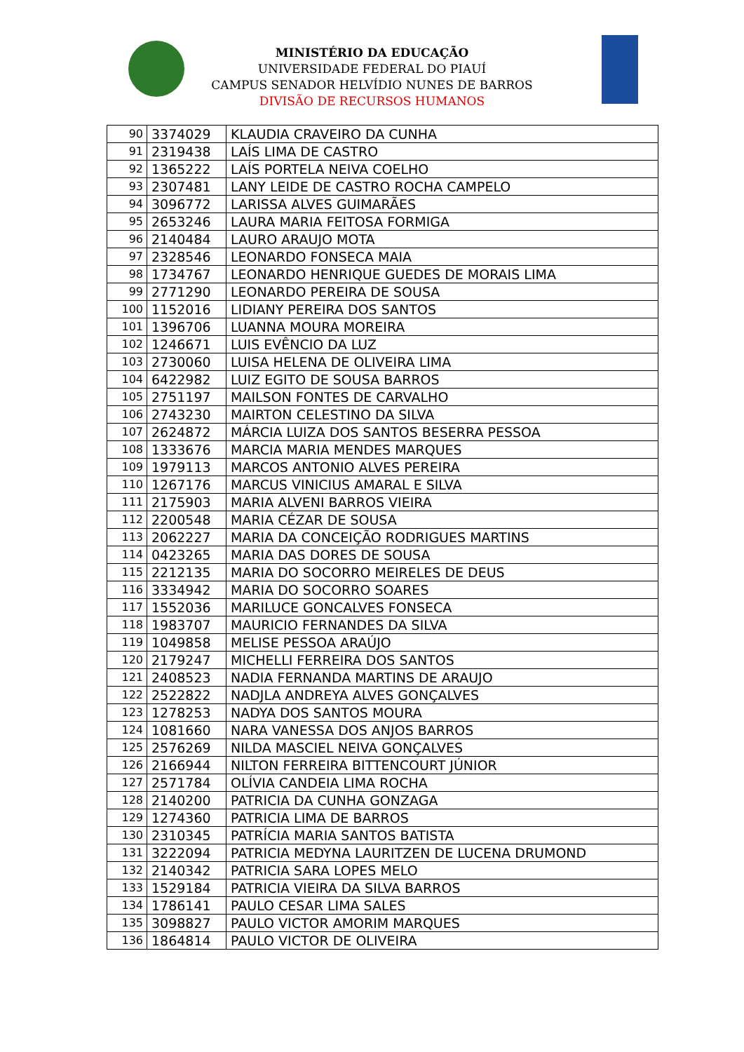MINISTÉRIO DA EDUCAÇÃO
UNIVERSIDADE FEDERAL DO PIAUÍ
CAMPUS SENADOR HELVÍDIO NUNES DE BARROS
DIVISÃO DE RECURSOS HUMANOS
| 90 | 3374029 | KLAUDIA CRAVEIRO DA CUNHA |
| 91 | 2319438 | LAÍS LIMA DE CASTRO |
| 92 | 1365222 | LAÍS PORTELA NEIVA COELHO |
| 93 | 2307481 | LANY LEIDE DE CASTRO ROCHA CAMPELO |
| 94 | 3096772 | LARISSA ALVES GUIMARÃES |
| 95 | 2653246 | LAURA MARIA FEITOSA FORMIGA |
| 96 | 2140484 | LAURO ARAUJO MOTA |
| 97 | 2328546 | LEONARDO FONSECA MAIA |
| 98 | 1734767 | LEONARDO HENRIQUE GUEDES DE MORAIS LIMA |
| 99 | 2771290 | LEONARDO PEREIRA DE SOUSA |
| 100 | 1152016 | LIDIANY PEREIRA DOS SANTOS |
| 101 | 1396706 | LUANNA MOURA MOREIRA |
| 102 | 1246671 | LUIS EVÊNCIO DA LUZ |
| 103 | 2730060 | LUISA HELENA DE OLIVEIRA LIMA |
| 104 | 6422982 | LUIZ EGITO DE SOUSA BARROS |
| 105 | 2751197 | MAILSON FONTES DE CARVALHO |
| 106 | 2743230 | MAIRTON CELESTINO DA SILVA |
| 107 | 2624872 | MÁRCIA LUIZA DOS SANTOS BESERRA PESSOA |
| 108 | 1333676 | MARCIA MARIA MENDES MARQUES |
| 109 | 1979113 | MARCOS ANTONIO ALVES PEREIRA |
| 110 | 1267176 | MARCUS VINICIUS AMARAL E SILVA |
| 111 | 2175903 | MARIA ALVENI BARROS VIEIRA |
| 112 | 2200548 | MARIA CÉZAR DE SOUSA |
| 113 | 2062227 | MARIA DA CONCEIÇÃO RODRIGUES MARTINS |
| 114 | 0423265 | MARIA DAS DORES DE SOUSA |
| 115 | 2212135 | MARIA DO SOCORRO MEIRELES DE DEUS |
| 116 | 3334942 | MARIA DO SOCORRO SOARES |
| 117 | 1552036 | MARILUCE GONCALVES FONSECA |
| 118 | 1983707 | MAURICIO FERNANDES DA SILVA |
| 119 | 1049858 | MELISE PESSOA ARAÚJO |
| 120 | 2179247 | MICHELLI FERREIRA DOS SANTOS |
| 121 | 2408523 | NADIA FERNANDA MARTINS DE ARAUJO |
| 122 | 2522822 | NADJLA ANDREYA ALVES GONÇALVES |
| 123 | 1278253 | NADYA DOS SANTOS MOURA |
| 124 | 1081660 | NARA VANESSA DOS ANJOS BARROS |
| 125 | 2576269 | NILDA MASCIEL NEIVA GONÇALVES |
| 126 | 2166944 | NILTON FERREIRA BITTENCOURT JÚNIOR |
| 127 | 2571784 | OLÍVIA CANDEIA LIMA ROCHA |
| 128 | 2140200 | PATRICIA DA CUNHA GONZAGA |
| 129 | 1274360 | PATRICIA LIMA DE BARROS |
| 130 | 2310345 | PATRÍCIA MARIA SANTOS BATISTA |
| 131 | 3222094 | PATRICIA MEDYNA LAURITZEN DE LUCENA DRUMOND |
| 132 | 2140342 | PATRICIA SARA LOPES MELO |
| 133 | 1529184 | PATRICIA VIEIRA DA SILVA BARROS |
| 134 | 1786141 | PAULO CESAR LIMA SALES |
| 135 | 3098827 | PAULO VICTOR AMORIM MARQUES |
| 136 | 1864814 | PAULO VICTOR DE OLIVEIRA |